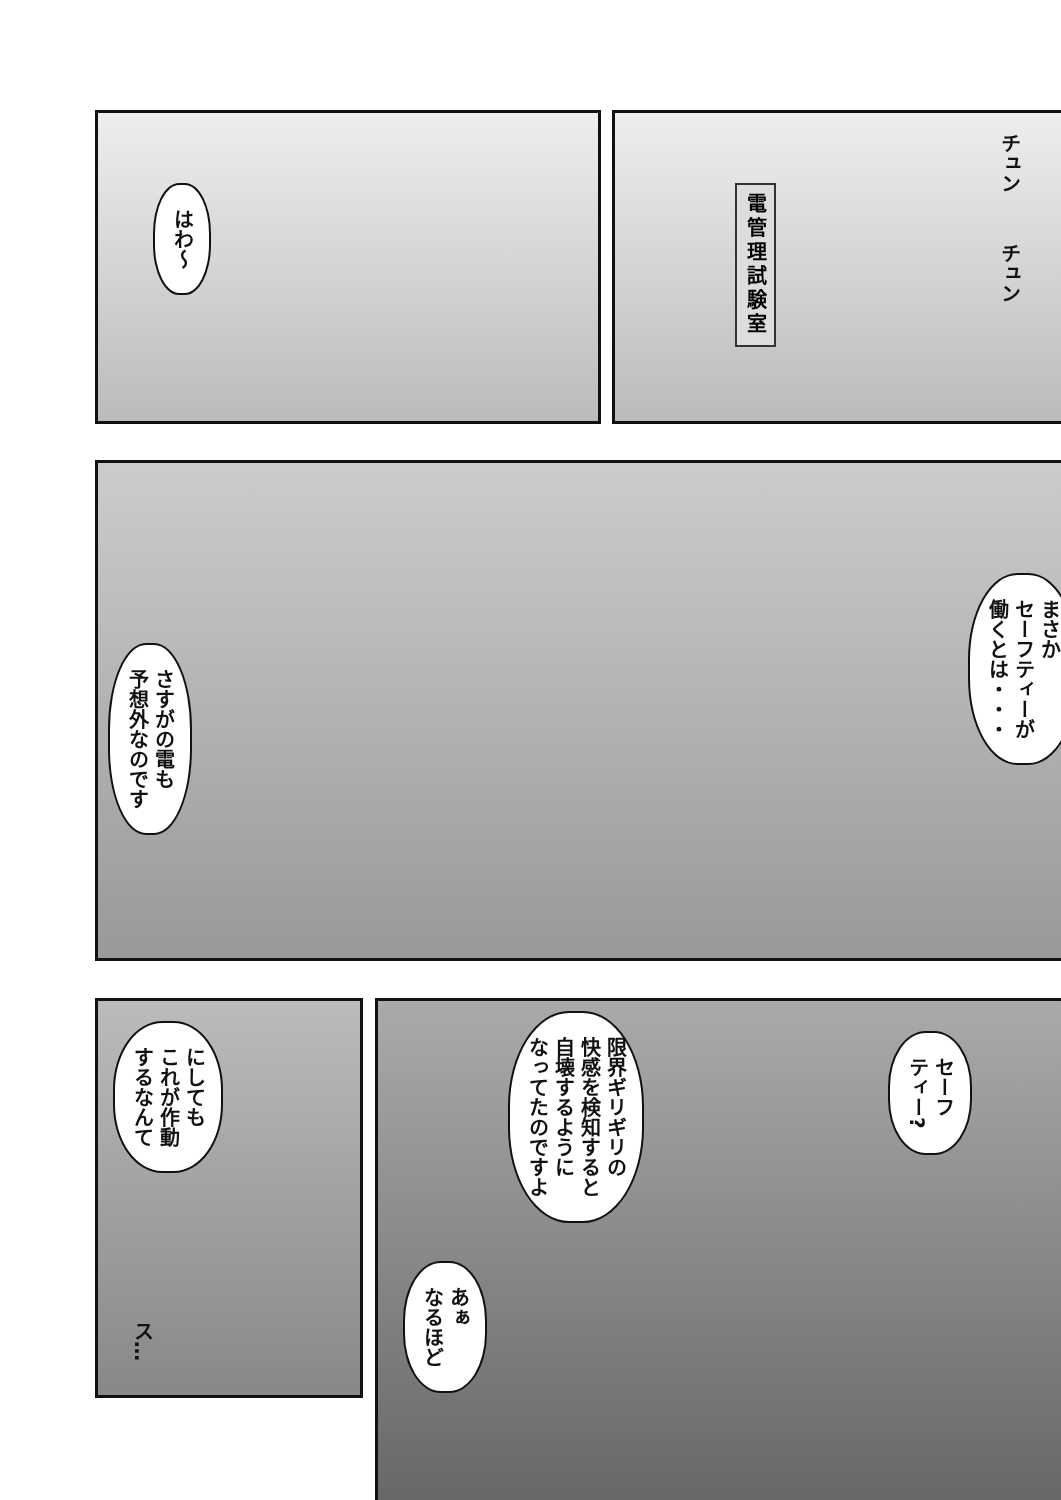はわ～
電管理試験室
チュン
チュン
まさか
セーフティーが
働くとは・・・
さすがの電も
予想外なのです
にしても
これが作動
するなんて
ス…
セーフ
ティー?
限界ギリギリの
快感を検知すると
自壊するように
なってたのですよ
あぁ
なるほど